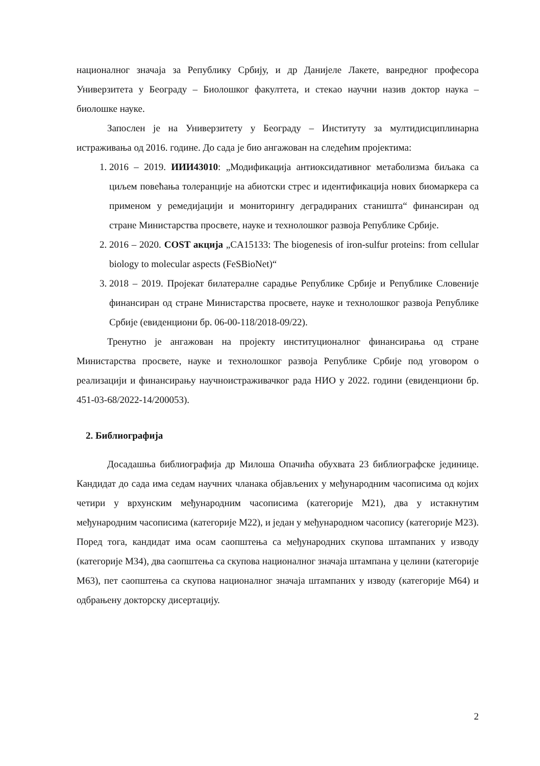националног значаја за Републику Србију, и др Данијеле Лакете, ванредног професора Универзитета у Београду – Биолошког факултета, и стекао научни назив доктор наука – биолошке науке.
Запослен је на Универзитету у Београду – Институту за мултидисциплинарна истраживања од 2016. године. До сада је био ангажован на следећим пројектима:
1. 2016 – 2019. ИИИ43010: „Модификација антиоксидативног метаболизма биљака са циљем повећања толеранције на абиотски стрес и идентификација нових биомаркера са применом у ремедијацији и мониторингу деградираних станишта“ финансиран од стране Министарства просвете, науке и технолошког развоја Републике Србије.
2. 2016 – 2020. COST акција „CA15133: The biogenesis of iron-sulfur proteins: from cellular biology to molecular aspects (FeSBioNet)“
3. 2018 – 2019. Пројекат билатералне сарадње Републике Србије и Републике Словеније финансиран од стране Министарства просвете, науке и технолошког развоја Републике Србије (евиденциони бр. 06-00-118/2018-09/22).
Тренутно је ангажован на пројекту институционалног финансирања од стране Министарства просвете, науке и технолошког развоја Републике Србије под уговором о реализацији и финансирању научноистраживачког рада НИО у 2022. години (евиденциони бр. 451-03-68/2022-14/200053).
2. Библиографија
Досадашња библиографија др Милоша Опачића обухвата 23 библиографске јединице. Кандидат до сада има седам научних чланака објављених у међународним часописима од којих четири у врхунским међународним часописима (категорије М21), два у истакнутим међународним часописима (категорије М22), и један у међународном часопису (категорије М23). Поред тога, кандидат има осам саопштења са међународних скупова штампаних у изводу (категорије М34), два саопштења са скупова националног значаја штампана у целини (категорије М63), пет саопштења са скупова националног значаја штампаних у изводу (категорије М64) и одбрањену докторску дисертацију.
2